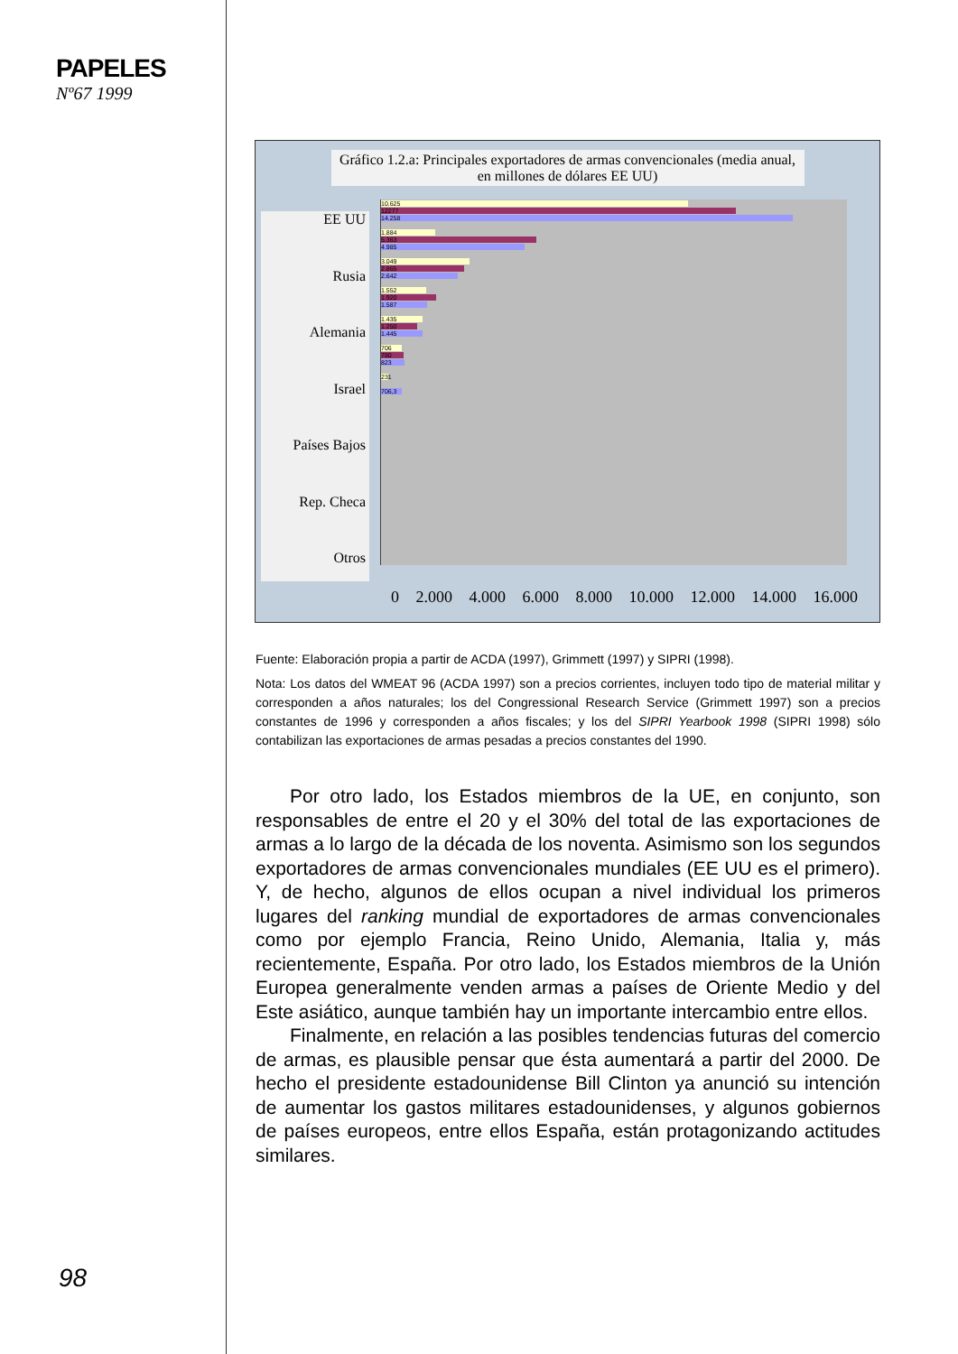PAPELES
Nº67 1999
Gráfico 1.2.a: Principales exportadores de armas convencionales (media anual, en millones de dólares EE UU)
EE UU
Rusia
Alemania
Israel
Países Bajos
Rep. Checa
Otros
10.625
12277
14.258
1.884
5.363
4.985
3.049
2.865
2.642
1.552
1.920
1.587
1.435
1.250
1.445
706
780
823
231
706,3
0 2.000 4.000 6.000 8.000 10.000 12.000 14.000 16.000
Fuente: Elaboración propia a partir de ACDA (1997), Grimmett (1997) y SIPRI (1998).
Nota: Los datos del WMEAT 96 (ACDA 1997) son a precios corrientes, incluyen todo tipo de material militar y corresponden a años naturales; los del Congressional Research Service (Grimmett 1997) son a precios constantes de 1996 y corresponden a años fiscales; y los del SIPRI Yearbook 1998 (SIPRI 1998) sólo contabilizan las exportaciones de armas pesadas a precios constantes del 1990.
Por otro lado, los Estados miembros de la UE, en conjunto, son responsables de entre el 20 y el 30% del total de las exportaciones de armas a lo largo de la década de los noventa. Asimismo son los segundos exportadores de armas convencionales mundiales (EE UU es el primero). Y, de hecho, algunos de ellos ocupan a nivel individual los primeros lugares del ranking mundial de exportadores de armas convencionales como por ejemplo Francia, Reino Unido, Alemania, Italia y, más recientemente, España. Por otro lado, los Estados miembros de la Unión Europea generalmente venden armas a países de Oriente Medio y del Este asiático, aunque también hay un importante intercambio entre ellos.
Finalmente, en relación a las posibles tendencias futuras del comercio de armas, es plausible pensar que ésta aumentará a partir del 2000. De hecho el presidente estadounidense Bill Clinton ya anunció su intención de aumentar los gastos militares estadounidenses, y algunos gobiernos de países europeos, entre ellos España, están protagonizando actitudes similares.
98